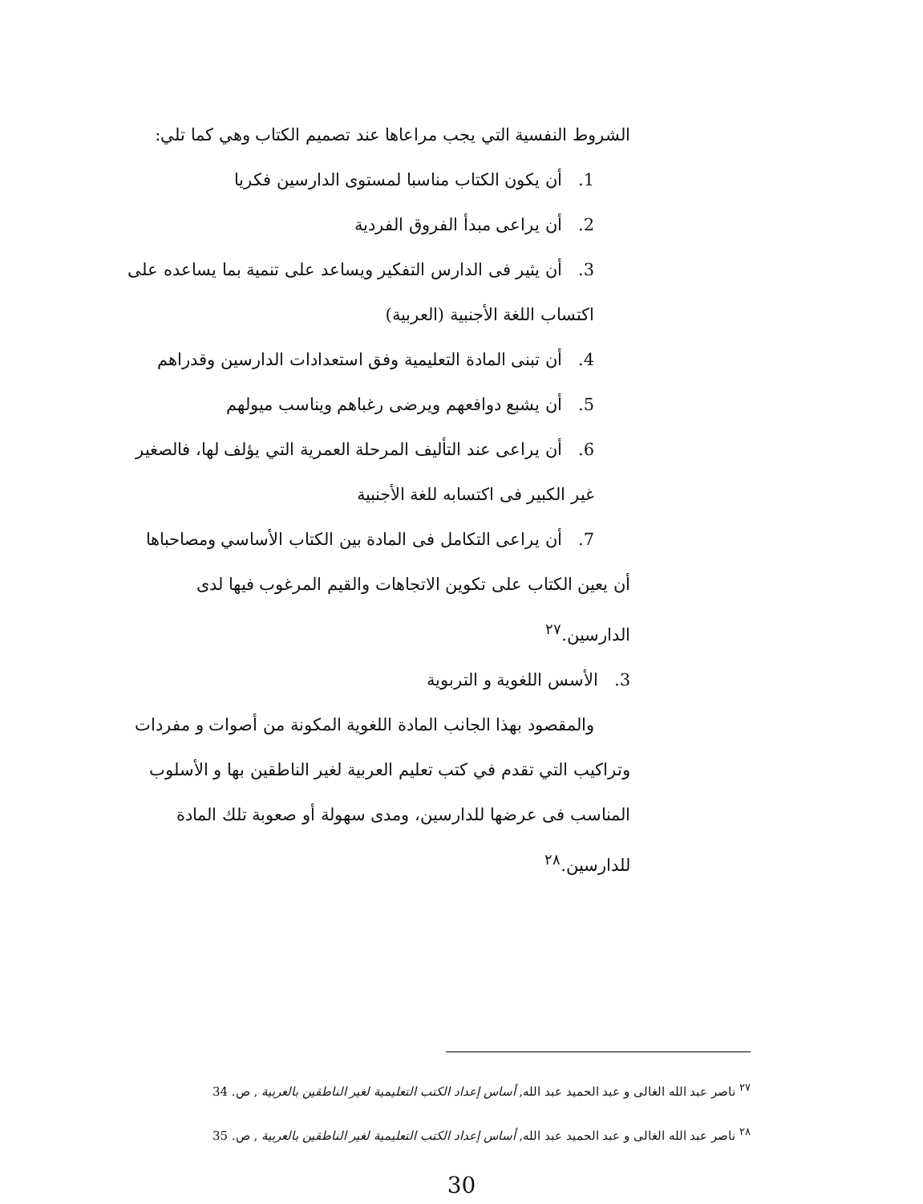الشروط النفسية التي يجب مراعاها عند تصميم الكتاب وهي كما تلي:
1. أن يكون الكتاب مناسبا لمستوى الدارسين فكريا
2. أن يراعى مبدأ الفروق الفردية
3. أن يثير فى الدارس التفكير ويساعد على تنمية بما يساعده على اكتساب اللغة الأجنبية (العربية)
4. أن تبنى المادة التعليمية وفق استعدادات الدارسين وقدراهم
5. أن يشبع دوافعهم ويرضى رغباهم ويناسب ميولهم
6. أن يراعى عند التأليف المرحلة العمرية التي يؤلف لها، فالصغير غير الكبير فى اكتسابه للغة الأجنبية
7. أن يراعى التكامل فى المادة بين الكتاب الأساسي ومصاحباها
أن يعين الكتاب على تكوين الاتجاهات والقيم المرغوب فيها لدى الدارسين.<sup>٢٧</sup>
3. الأسس اللغوية و التربوية
والمقصود بهذا الجانب المادة اللغوية المكونة من أصوات و مفردات وتراكيب التي تقدم في كتب تعليم العربية لغير الناطقين بها و الأسلوب المناسب فى عرضها للدارسين، ومدى سهولة أو صعوبة تلك المادة للدارسين.<sup>٢٨</sup>
<sup>٢٧</sup> ناصر عبد الله الغالى و عبد الحميد عبد الله, أساس إعداد الكتب التعليمية لغير الناطقين بالعربية , ص. 34
<sup>٢٨</sup> ناصر عبد الله الغالى و عبد الحميد عبد الله, أساس إعداد الكتب التعليمية لغير الناطقين بالعربية , ص. 35
30